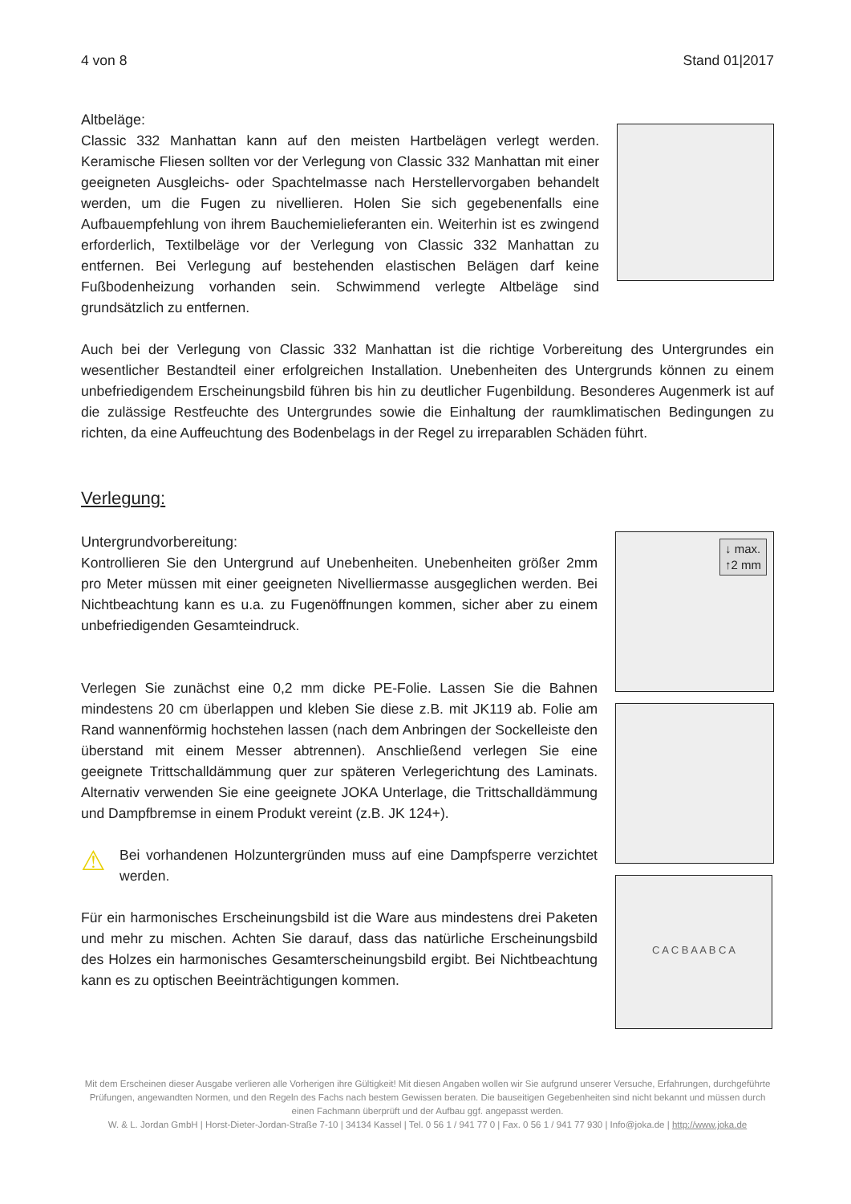4 von 8 Stand 01|2017
Altbeläge:
Classic 332 Manhattan kann auf den meisten Hartbelägen verlegt werden. Keramische Fliesen sollten vor der Verlegung von Classic 332 Manhattan mit einer geeigneten Ausgleichs- oder Spachtelmasse nach Herstellervorgaben behandelt werden, um die Fugen zu nivellieren. Holen Sie sich gegebenenfalls eine Aufbauempfehlung von ihrem Bauchemielieferanten ein. Weiterhin ist es zwingend erforderlich, Textilbeläge vor der Verlegung von Classic 332 Manhattan zu entfernen. Bei Verlegung auf bestehenden elastischen Belägen darf keine Fußbodenheizung vorhanden sein. Schwimmend verlegte Altbeläge sind grundsätzlich zu entfernen.
Auch bei der Verlegung von Classic 332 Manhattan ist die richtige Vorbereitung des Untergrundes ein wesentlicher Bestandteil einer erfolgreichen Installation. Unebenheiten des Untergrunds können zu einem unbefriedigendem Erscheinungsbild führen bis hin zu deutlicher Fugenbildung. Besonderes Augenmerk ist auf die zulässige Restfeuchte des Untergrundes sowie die Einhaltung der raumklimatischen Bedingungen zu richten, da eine Auffeuchtung des Bodenbelags in der Regel zu irreparablen Schäden führt.
Verlegung:
Untergrundvorbereitung:
Kontrollieren Sie den Untergrund auf Unebenheiten. Unebenheiten größer 2mm pro Meter müssen mit einer geeigneten Nivelliermasse ausgeglichen werden. Bei Nichtbeachtung kann es u.a. zu Fugenöffnungen kommen, sicher aber zu einem unbefriedigenden Gesamteindruck.
Verlegen Sie zunächst eine 0,2 mm dicke PE-Folie. Lassen Sie die Bahnen mindestens 20 cm überlappen und kleben Sie diese z.B. mit JK119 ab. Folie am Rand wannenförmig hochstehen lassen (nach dem Anbringen der Sockelleiste den überstand mit einem Messer abtrennen). Anschließend verlegen Sie eine geeignete Trittschalldämmung quer zur späteren Verlegerichtung des Laminats. Alternativ verwenden Sie eine geeignete JOKA Unterlage, die Trittschalldämmung und Dampfbremse in einem Produkt vereint (z.B. JK 124+).
⚠
Bei vorhandenen Holzuntergründen muss auf eine Dampfsperre verzichtet werden.
Für ein harmonisches Erscheinungsbild ist die Ware aus mindestens drei Paketen und mehr zu mischen. Achten Sie darauf, dass das natürliche Erscheinungsbild des Holzes ein harmonisches Gesamterscheinungsbild ergibt. Bei Nichtbeachtung kann es zu optischen Beeinträchtigungen kommen.
↓ max.
↑2 mm
C A C B A A B C A
Mit dem Erscheinen dieser Ausgabe verlieren alle Vorherigen ihre Gültigkeit! Mit diesen Angaben wollen wir Sie aufgrund unserer Versuche, Erfahrungen, durchgeführte Prüfungen, angewandten Normen, und den Regeln des Fachs nach bestem Gewissen beraten. Die bauseitigen Gegebenheiten sind nicht bekannt und müssen durch einen Fachmann überprüft und der Aufbau ggf. angepasst werden.
W. & L. Jordan GmbH | Horst-Dieter-Jordan-Straße 7-10 | 34134 Kassel | Tel. 0 56 1 / 941 77 0 | Fax. 0 56 1 / 941 77 930 | Info@joka.de | http://www.joka.de